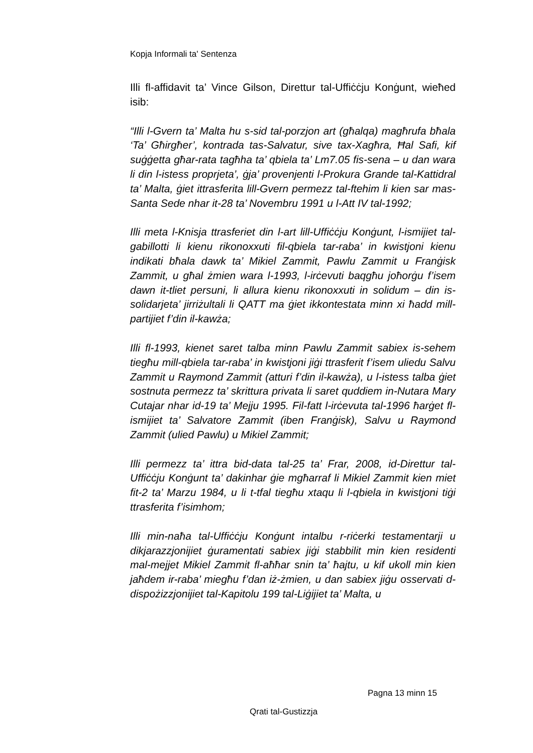Kopja Informali ta' Sentenza
Illi fl-affidavit ta’ Vince Gilson, Direttur tal-Uffiċċju Konġunt, wieħed isib:
“Illi l-Gvern ta’ Malta hu s-sid tal-porzjon art (għalqa) magħrufa bħala ‘Ta’ Għirgħer’, kontrada tas-Salvatur, sive tax-Xagħra, Ħal Safi, kif suġġetta għar-rata tagħha ta’ qbiela ta’ Lm7.05 fis-sena – u dan wara li din l-istess proprjeta’, ġja’ provenjenti l-Prokura Grande tal-Kattidral ta’ Malta, ġiet ittrasferita lill-Gvern permezz tal-ftehim li kien sar mas-Santa Sede nhar it-28 ta’ Novembru 1991 u l-Att IV tal-1992;
Illi meta l-Knisja ttrasferiet din l-art lill-Uffiċċju Konġunt, l-ismijiet tal-gabillotti li kienu rikonoxxuti fil-qbiela tar-raba’ in kwistjoni kienu indikati bħala dawk ta’ Mikiel Zammit, Pawlu Zammit u Franġisk Zammit, u għal żmien wara l-1993, l-irċevuti baqgħu joħorġu f’isem dawn it-tliet persuni, li allura kienu rikonoxxuti in solidum – din is-solidarjeta’ jirriżultali li QATT ma ġiet ikkontestata minn xi ħadd mill-partijiet f’din il-kawża;
Illi fl-1993, kienet saret talba minn Pawlu Zammit sabiex is-sehem tiegħu mill-qbiela tar-raba’ in kwistjoni jiġi ttrasferit f’isem uliedu Salvu Zammit u Raymond Zammit (atturi f’din il-kawża), u l-istess talba ġiet sostnuta permezz ta’ skrittura privata li saret quddiem in-Nutara Mary Cutajar nhar id-19 ta’ Mejju 1995. Fil-fatt l-irċevuta tal-1996 ħarġet fl-ismijiet ta’ Salvatore Zammit (iben Franġisk), Salvu u Raymond Zammit (ulied Pawlu) u Mikiel Zammit;
Illi permezz ta’ ittra bid-data tal-25 ta’ Frar, 2008, id-Direttur tal-Uffiċċju Konġunt ta’ dakinhar ġie mgħarraf li Mikiel Zammit kien miet fit-2 ta’ Marzu 1984, u li t-tfal tiegħu xtaqu li l-qbiela in kwistjoni tiġi ttrasferita f’isimhom;
Illi min-naħa tal-Uffiċċju Konġunt intalbu r-riċerki testamentarji u dikjarazzjonijiet ġuramentati sabiex jiġi stabbilit min kien residenti mal-mejjet Mikiel Zammit fl-aħħar snin ta’ ħajtu, u kif ukoll min kien jaħdem ir-raba’ miegħu f’dan iż-żmien, u dan sabiex jiġu osservati d-dispożizzjonijiet tal-Kapitolu 199 tal-Liġijiet ta’ Malta, u
Pagna 13 minn 15
Qrati tal-Gustizzja